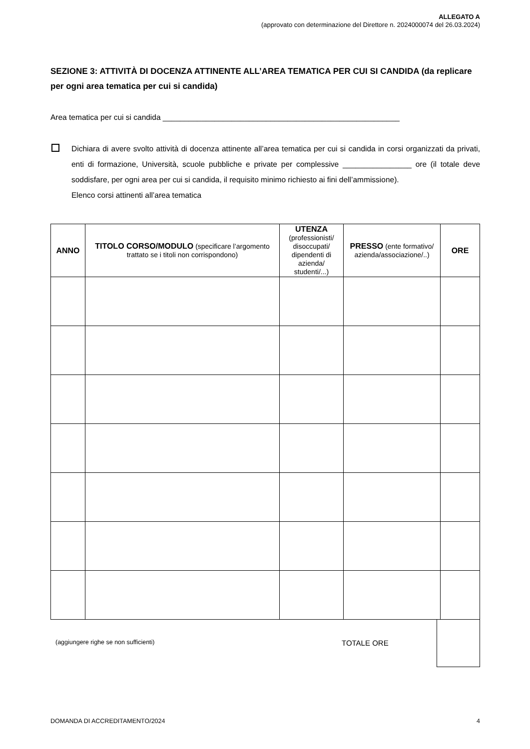ALLEGATO A
(approvato con determinazione del Direttore n. 2024000074 del 26.03.2024)
SEZIONE 3: ATTIVITÀ DI DOCENZA ATTINENTE ALL’AREA TEMATICA PER CUI SI CANDIDA (da replicare per ogni area tematica per cui si candida)
Area tematica per cui si candida _______________________________________________________
Dichiara di avere svolto attività di docenza attinente all’area tematica per cui si candida in corsi organizzati da privati, enti di formazione, Università, scuole pubbliche e private per complessive ________________ ore (il totale deve soddisfare, per ogni area per cui si candida, il requisito minimo richiesto ai fini dell’ammissione).
Elenco corsi attinenti all’area tematica
| ANNO | TITOLO CORSO/MODULO (specificare l’argomento trattato se i titoli non corrispondono) | UTENZA (professionisti/ disoccupati/ dipendenti di azienda/ studenti/...) | PRESSO (ente formativo/ azienda/associazione/..) | ORE |
| --- | --- | --- | --- | --- |
(aggiungere righe se non sufficienti)
TOTALE ORE
DOMANDA DI ACCREDITAMENTO/2024 4